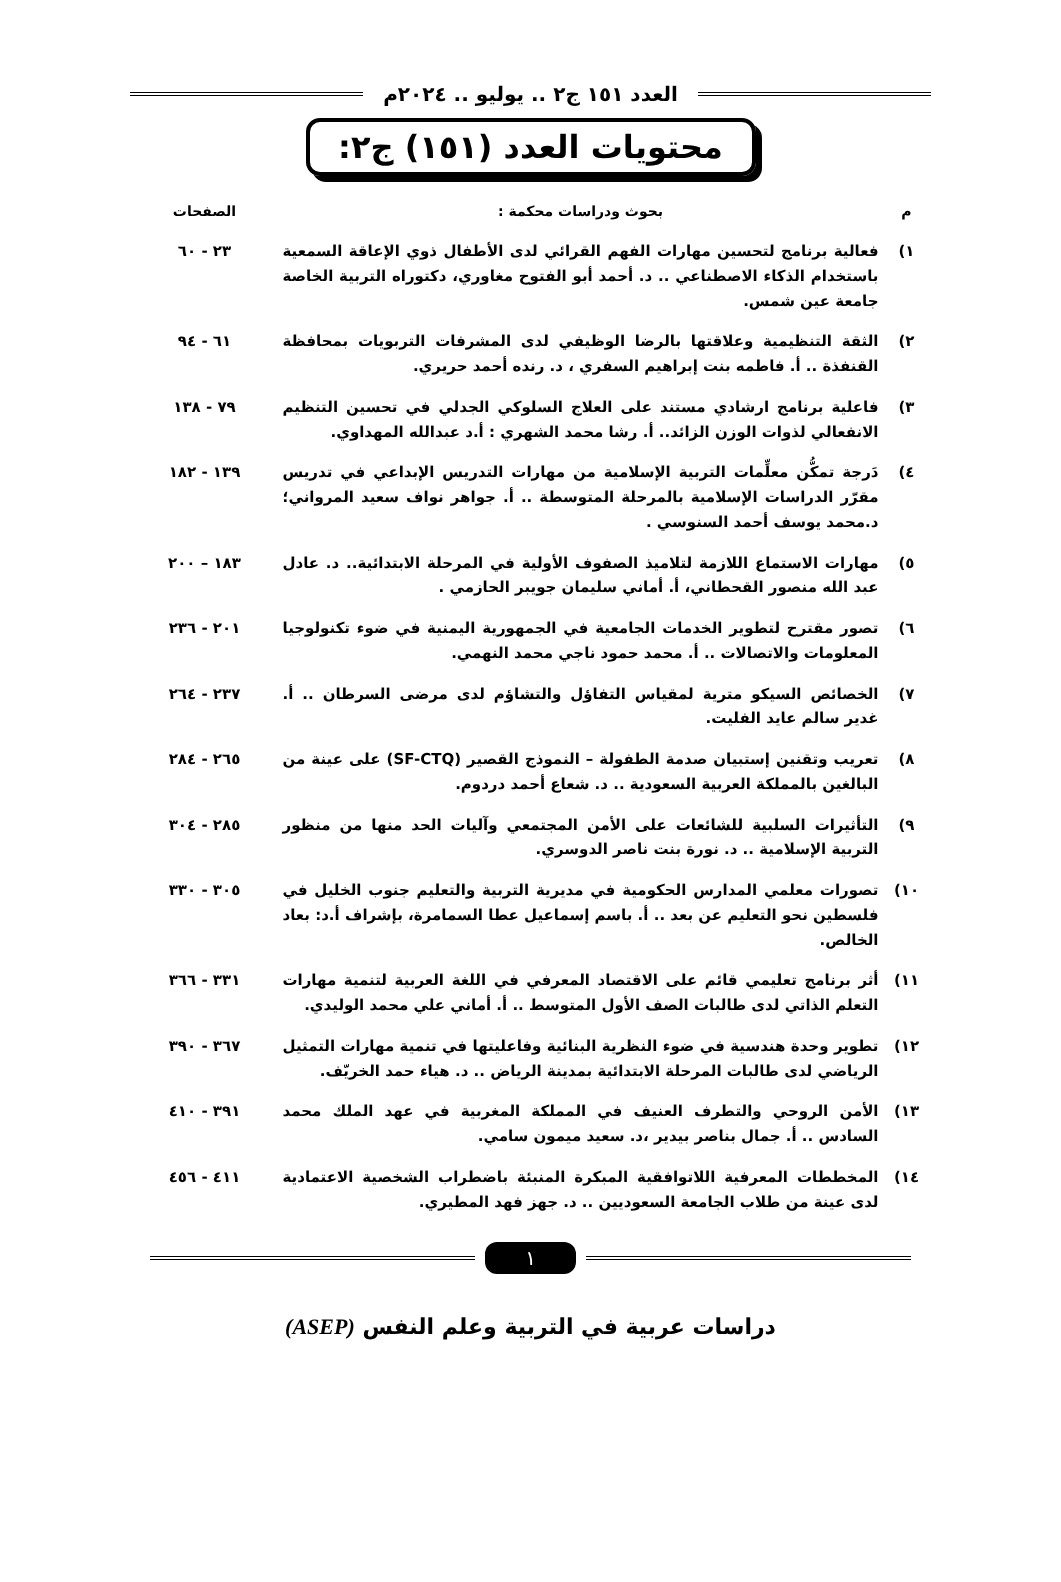العدد ١٥١ ج٢ .. يوليو .. ٢٠٢٤م
محتويات العدد (١٥١) ج٢:
| م | بحوث ودراسات محكمة : | الصفحات |
| --- | --- | --- |
| ١) | فعالية برنامج لتحسين مهارات الفهم القرائي لدى الأطفال ذوي الإعاقة السمعية باستخدام الذكاء الاصطناعي .. د. أحمد أبو الفتوح مغاوري، دكتوراه التربية الخاصة جامعة عين شمس. | ٢٣ - ٦٠ |
| ٢) | الثقة التنظيمية وعلاقتها بالرضا الوظيفي لدى المشرفات التربويات بمحافظة القنفذة .. أ. فاطمه بنت إبراهيم السفري ، د. رنده أحمد حريري. | ٦١ - ٩٤ |
| ٣) | فاعلية برنامج ارشادي مستند على العلاج السلوكي الجدلي في تحسين التنظيم الانفعالي لذوات الوزن الزائد.. أ. رشا محمد الشهري : أ.د عبدالله المهداوي. | ٧٩ - ١٣٨ |
| ٤) | دَرجة تمكُّن معلِّمات التربية الإسلامية من مهارات التدريس الإبداعي في تدريس مقرّر الدراسات الإسلامية بالمرحلة المتوسطة .. أ. جواهر نواف سعيد المرواني؛ د.محمد يوسف أحمد السنوسي . | ١٣٩ - ١٨٢ |
| ٥) | مهارات الاستماع اللازمة لتلاميذ الصفوف الأولية في المرحلة الابتدائية.. د. عادل عبد الله منصور القحطاني، أ. أماني سليمان جويبر الحازمي . | ١٨٣ – ٢٠٠ |
| ٦) | تصور مقترح لتطوير الخدمات الجامعية في الجمهورية اليمنية في ضوء تكنولوجيا المعلومات والاتصالات .. أ. محمد حمود ناجي محمد النهمي. | ٢٠١ - ٢٣٦ |
| ٧) | الخصائص السيكو مترية لمقياس التفاؤل والتشاؤم لدى مرضى السرطان .. أ. غدير سالم عايد الفليت. | ٢٣٧ - ٢٦٤ |
| ٨) | تعريب وتقنين إستبيان صدمة الطفولة – النموذج القصير (SF-CTQ) على عينة من البالغين بالمملكة العربية السعودية .. د. شعاع أحمد دردوم. | ٢٦٥ - ٢٨٤ |
| ٩) | التأثيرات السلبية للشائعات على الأمن المجتمعي وآليات الحد منها من منظور التربية الإسلامية .. د. نورة بنت ناصر الدوسري. | ٢٨٥ - ٣٠٤ |
| ١٠) | تصورات معلمي المدارس الحكومية في مديرية التربية والتعليم جنوب الخليل في فلسطين نحو التعليم عن بعد .. أ. باسم إسماعيل عطا السمامرة، بإشراف أ.د: بعاد الخالص. | ٣٠٥ - ٣٣٠ |
| ١١) | أثر برنامج تعليمي قائم على الاقتصاد المعرفي في اللغة العربية لتنمية مهارات التعلم الذاتي لدى طالبات الصف الأول المتوسط .. أ. أماني علي محمد الوليدي. | ٣٣١ - ٣٦٦ |
| ١٢) | تطوير وحدة هندسية في ضوء النظرية البنائية وفاعليتها في تنمية مهارات التمثيل الرياضي لدى طالبات المرحلة الابتدائية بمدينة الرياض .. د. هياء حمد الخريّف. | ٣٦٧ - ٣٩٠ |
| ١٣) | الأمن الروحي والتطرف العنيف في المملكة المغربية في عهد الملك محمد السادس .. أ. جمال بناصر بيدير ،د. سعيد ميمون سامي. | ٣٩١ - ٤١٠ |
| ١٤) | المخططات المعرفية اللاتوافقية المبكرة المنبئة باضطراب الشخصية الاعتمادية لدى عينة من طلاب الجامعة السعوديين .. د. جهز فهد المطيري. | ٤١١ - ٤٥٦ |
١
دراسات عربية في التربية وعلم النفس (ASEP)